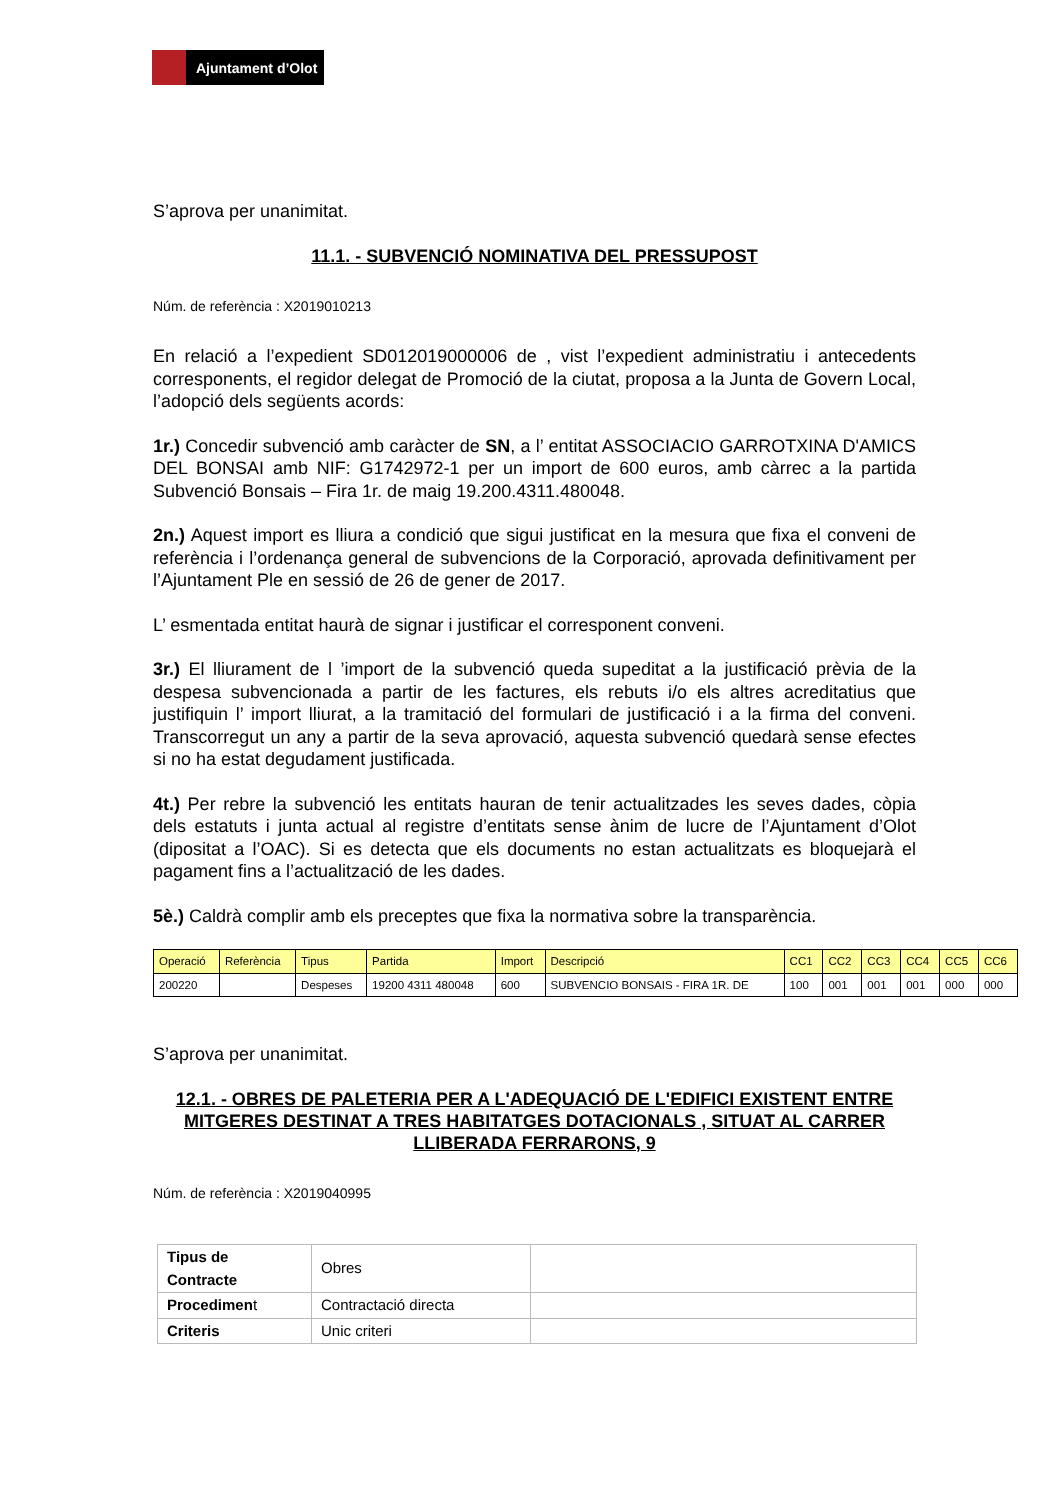Ajuntament d’Olot
S’aprova per unanimitat.
11.1. - SUBVENCIÓ NOMINATIVA DEL PRESSUPOST
Núm. de referència : X2019010213
En relació a l’expedient SD012019000006 de , vist l’expedient administratiu i antecedents corresponents, el regidor delegat de Promoció de la ciutat, proposa a la Junta de Govern Local, l’adopció dels següents acords:
1r.) Concedir subvenció amb caràcter de SN, a l’ entitat ASSOCIACIO GARROTXINA D'AMICS DEL BONSAI amb NIF: G1742972-1 per un import de 600 euros, amb càrrec a la partida Subvenció Bonsais – Fira 1r. de maig 19.200.4311.480048.
2n.) Aquest import es lliura a condició que sigui justificat en la mesura que fixa el conveni de referència i l’ordenança general de subvencions de la Corporació, aprovada definitivament per l’Ajuntament Ple en sessió de 26 de gener de 2017.
L’ esmentada entitat haurà de signar i justificar el corresponent conveni.
3r.) El lliurament de l ’import de la subvenció queda supeditat a la justificació prèvia de la despesa subvencionada a partir de les factures, els rebuts i/o els altres acreditatius que justifiquin l’ import lliurat, a la tramitació del formulari de justificació i a la firma del conveni. Transcorregut un any a partir de la seva aprovació, aquesta subvenció quedarà sense efectes si no ha estat degudament justificada.
4t.) Per rebre la subvenció les entitats hauran de tenir actualitzades les seves dades, còpia dels estatuts i junta actual al registre d’entitats sense ànim de lucre de l’Ajuntament d’Olot (dipositat a l’OAC). Si es detecta que els documents no estan actualitzats es bloquejarà el pagament fins a l’actualització de les dades.
5è.) Caldrà complir amb els preceptes que fixa la normativa sobre la transparència.
| Operació | Referència | Tipus | Partida | Import | Descripció | CC1 | CC2 | CC3 | CC4 | CC5 | CC6 |
| --- | --- | --- | --- | --- | --- | --- | --- | --- | --- | --- | --- |
| 200220 | | Despeses | 19200 4311 480048 | 600 | SUBVENCIO BONSAIS - FIRA 1R. DE | 100 | 001 | 001 | 001 | 000 | 000 |
S’aprova per unanimitat.
12.1. - OBRES DE PALETERIA PER A L'ADEQUACIÓ DE L'EDIFICI EXISTENT ENTRE MITGERES DESTINAT A TRES HABITATGES DOTACIONALS , SITUAT AL CARRER LLIBERADA FERRARONS, 9
Núm. de referència : X2019040995
| Tipus de Contracte | Obres | |
| Procedimen t | Contractació directa | |
| Criteris | Unic criteri | |